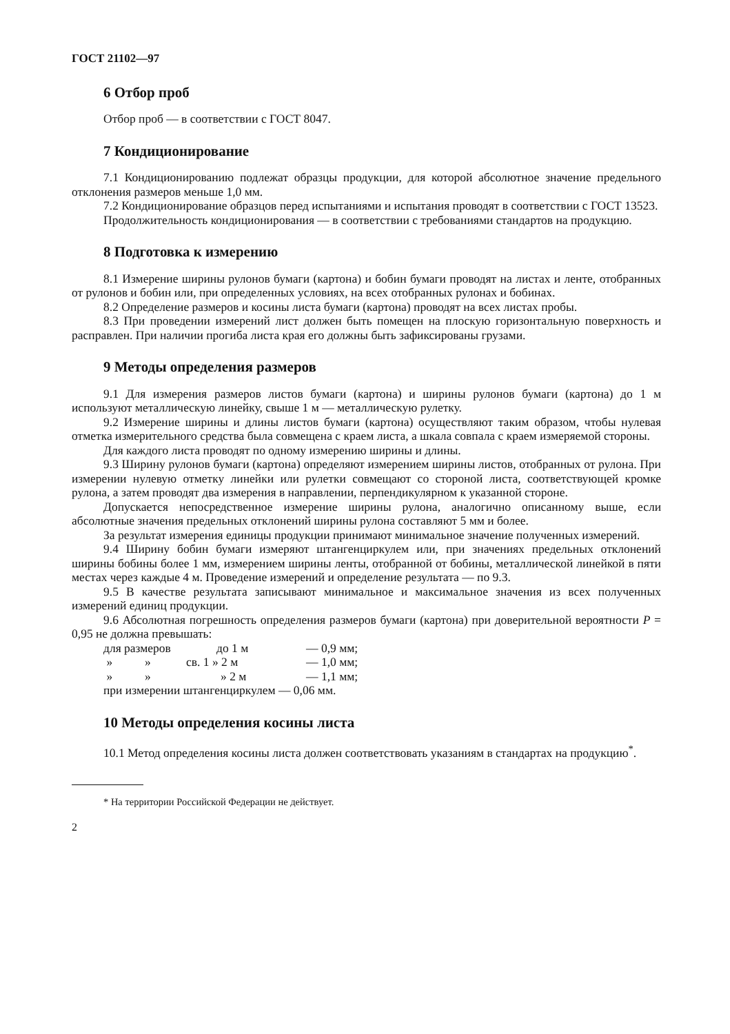ГОСТ 21102—97
6 Отбор проб
Отбор проб — в соответствии с ГОСТ 8047.
7 Кондиционирование
7.1 Кондиционированию подлежат образцы продукции, для которой абсолютное значение предельного отклонения размеров меньше 1,0 мм.
7.2 Кондиционирование образцов перед испытаниями и испытания проводят в соответствии с ГОСТ 13523.
Продолжительность кондиционирования — в соответствии с требованиями стандартов на продукцию.
8 Подготовка к измерению
8.1 Измерение ширины рулонов бумаги (картона) и бобин бумаги проводят на листах и ленте, отобранных от рулонов и бобин или, при определенных условиях, на всех отобранных рулонах и бобинах.
8.2 Определение размеров и косины листа бумаги (картона) проводят на всех листах пробы.
8.3 При проведении измерений лист должен быть помещен на плоскую горизонтальную поверхность и расправлен. При наличии прогиба листа края его должны быть зафиксированы грузами.
9 Методы определения размеров
9.1 Для измерения размеров листов бумаги (картона) и ширины рулонов бумаги (картона) до 1 м используют металлическую линейку, свыше 1 м — металлическую рулетку.
9.2 Измерение ширины и длины листов бумаги (картона) осуществляют таким образом, чтобы нулевая отметка измерительного средства была совмещена с краем листа, а шкала совпала с краем измеряемой стороны.
Для каждого листа проводят по одному измерению ширины и длины.
9.3 Ширину рулонов бумаги (картона) определяют измерением ширины листов, отобранных от рулона. При измерении нулевую отметку линейки или рулетки совмещают со стороной листа, соответствующей кромке рулона, а затем проводят два измерения в направлении, перпендикулярном к указанной стороне.
Допускается непосредственное измерение ширины рулона, аналогично описанному выше, если абсолютные значения предельных отклонений ширины рулона составляют 5 мм и более.
За результат измерения единицы продукции принимают минимальное значение полученных измерений.
9.4 Ширину бобин бумаги измеряют штангенциркулем или, при значениях предельных отклонений ширины бобины более 1 мм, измерением ширины ленты, отобранной от бобины, металлической линейкой в пяти местах через каждые 4 м. Проведение измерений и определение результата — по 9.3.
9.5 В качестве результата записывают минимальное и максимальное значения из всех полученных измерений единиц продукции.
9.6 Абсолютная погрешность определения размеров бумаги (картона) при доверительной вероятности P = 0,95 не должна превышать:
для размеров до 1 м — 0,9 мм;
» » св. 1 » 2 м — 1,0 мм;
» » » 2 м — 1,1 мм;
при измерении штангенциркулем — 0,06 мм.
10 Методы определения косины листа
10.1 Метод определения косины листа должен соответствовать указаниям в стандартах на продукцию<sup>*</sup>.
* На территории Российской Федерации не действует.
2